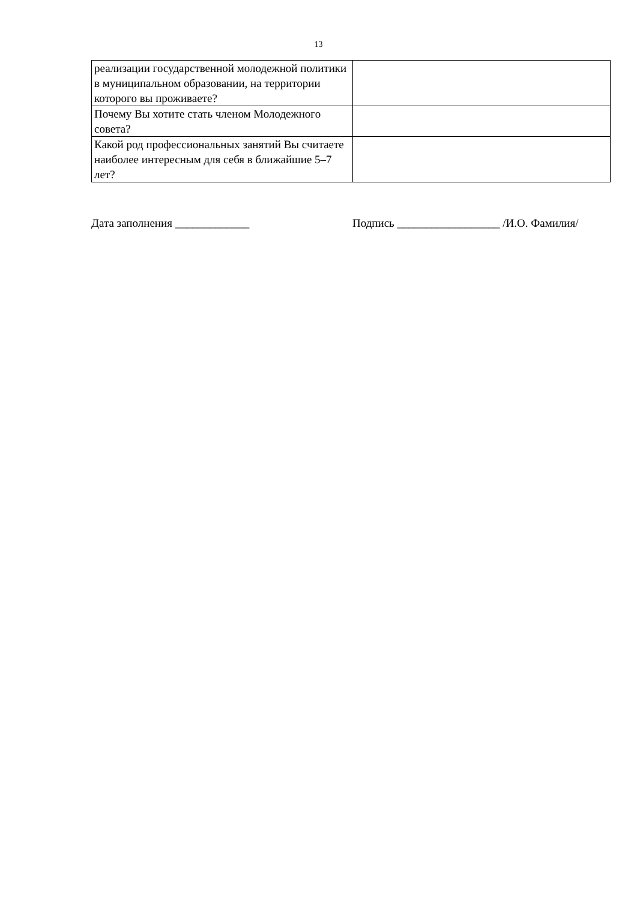13
| реализации государственной молодежной политики в муниципальном образовании, на территории которого вы проживаете? | |
| Почему Вы хотите стать членом Молодежного совета? | |
| Какой род профессиональных занятий Вы считаете наиболее интересным для себя в ближайшие 5–7 лет? | |
Дата заполнения _____________ Подпись __________________ /И.О. Фамилия/